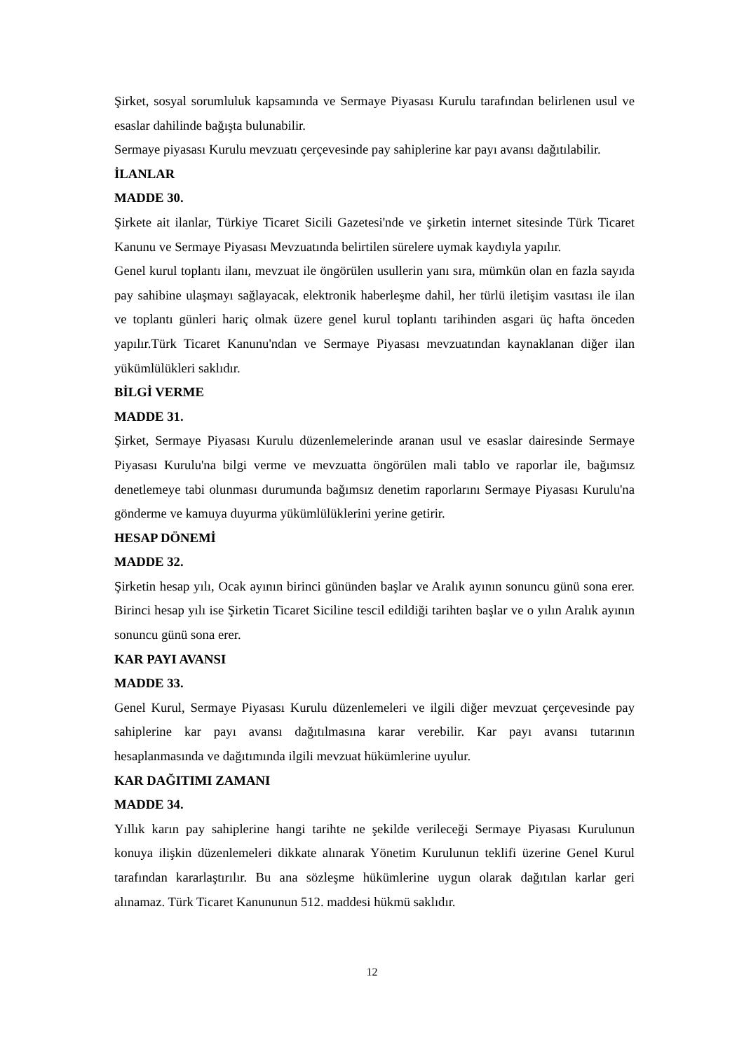Şirket, sosyal sorumluluk kapsamında ve Sermaye Piyasası Kurulu tarafından belirlenen usul ve esaslar dahilinde bağışta bulunabilir.
Sermaye piyasası Kurulu mevzuatı çerçevesinde pay sahiplerine kar payı avansı dağıtılabilir.
İLANLAR
MADDE 30.
Şirkete ait ilanlar, Türkiye Ticaret Sicili Gazetesi'nde ve şirketin internet sitesinde Türk Ticaret Kanunu ve Sermaye Piyasası Mevzuatında belirtilen sürelere uymak kaydıyla yapılır.
Genel kurul toplantı ilanı, mevzuat ile öngörülen usullerin yanı sıra, mümkün olan en fazla sayıda pay sahibine ulaşmayı sağlayacak, elektronik haberleşme dahil, her türlü iletişim vasıtası ile ilan ve toplantı günleri hariç olmak üzere genel kurul toplantı tarihinden asgari üç hafta önceden yapılır.Türk Ticaret Kanunu'ndan ve Sermaye Piyasası mevzuatından kaynaklanan diğer ilan yükümlülükleri saklıdır.
BİLGİ VERME
MADDE 31.
Şirket, Sermaye Piyasası Kurulu düzenlemelerinde aranan usul ve esaslar dairesinde Sermaye Piyasası Kurulu'na bilgi verme ve mevzuatta öngörülen mali tablo ve raporlar ile, bağımsız denetlemeye tabi olunması durumunda bağımsız denetim raporlarını Sermaye Piyasası Kurulu'na gönderme ve kamuya duyurma yükümlülüklerini yerine getirir.
HESAP DÖNEMİ
MADDE 32.
Şirketin hesap yılı, Ocak ayının birinci gününden başlar ve Aralık ayının sonuncu günü sona erer. Birinci hesap yılı ise Şirketin Ticaret Siciline tescil edildiği tarihten başlar ve o yılın Aralık ayının sonuncu günü sona erer.
KAR PAYI AVANSI
MADDE 33.
Genel Kurul, Sermaye Piyasası Kurulu düzenlemeleri ve ilgili diğer mevzuat çerçevesinde pay sahiplerine kar payı avansı dağıtılmasına karar verebilir. Kar payı avansı tutarının hesaplanmasında ve dağıtımında ilgili mevzuat hükümlerine uyulur.
KAR DAĞITIMI ZAMANI
MADDE 34.
Yıllık karın pay sahiplerine hangi tarihte ne şekilde verileceği Sermaye Piyasası Kurulunun konuya ilişkin düzenlemeleri dikkate alınarak Yönetim Kurulunun teklifi üzerine Genel Kurul tarafından kararlaştırılır. Bu ana sözleşme hükümlerine uygun olarak dağıtılan karlar geri alınamaz. Türk Ticaret Kanununun 512. maddesi hükmü saklıdır.
12